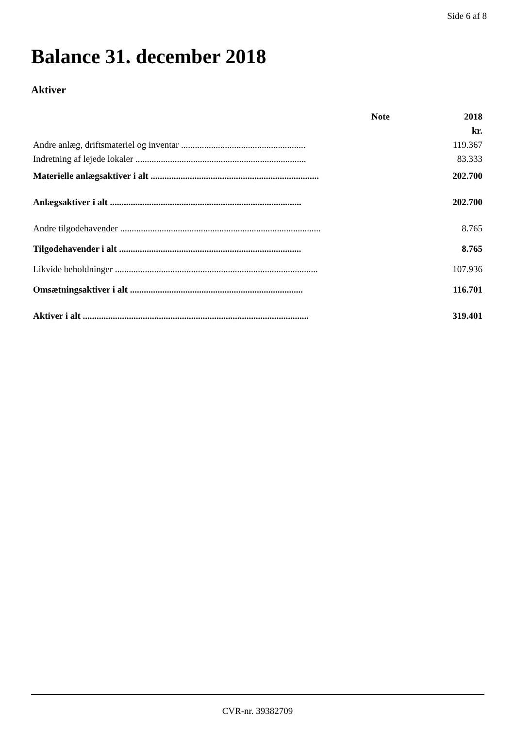Side 6 af 8
Balance 31. december 2018
Aktiver
| | Note | 2018 |
| --- | --- | --- |
| | | kr. |
| Andre anlæg, driftsmateriel og inventar ...................................................... | | 119.367 |
| Indretning af lejede lokaler .......................................................................... | | 83.333 |
| Materielle anlægsaktiver i alt ......................................................................... | | 202.700 |
| Anlægsaktiver i alt ................................................................................... | | 202.700 |
| Andre tilgodehavender ....................................................................................... | | 8.765 |
| Tilgodehavender i alt ............................................................................... | | 8.765 |
| Likvide beholdninger ........................................................................................ | | 107.936 |
| Omsætningsaktiver i alt ........................................................................... | | 116.701 |
| Aktiver i alt .................................................................................................. | | 319.401 |
CVR-nr. 39382709